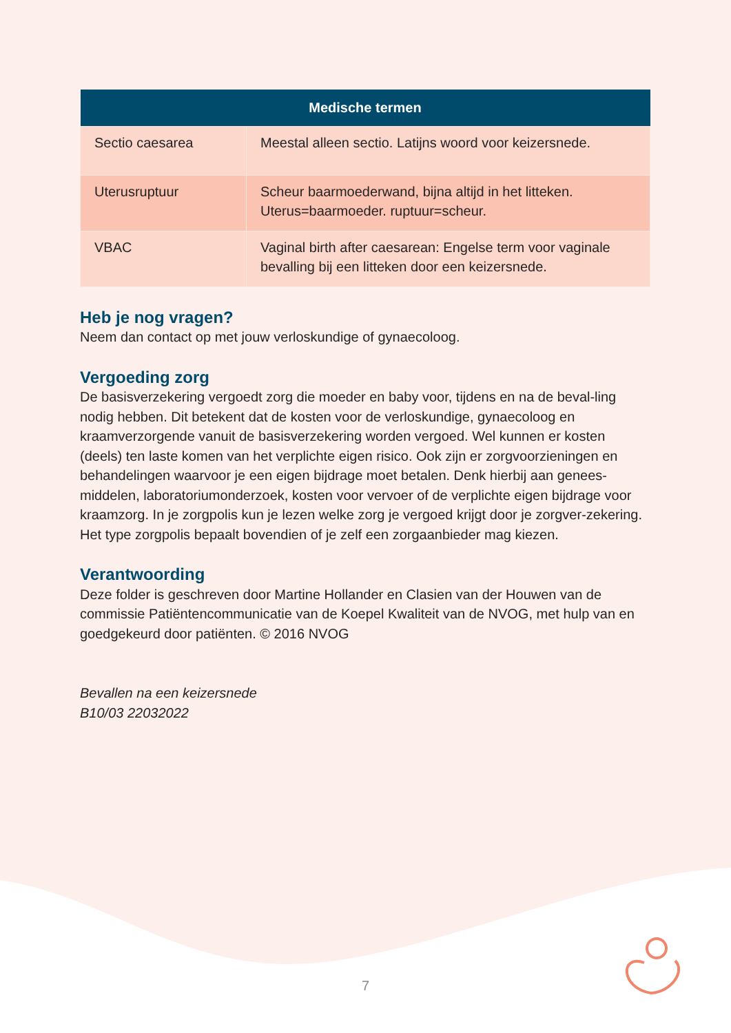| Medische termen | |
| --- | --- |
| Sectio caesarea | Meestal alleen sectio. Latijns woord voor keizersnede. |
| Uterusruptuur | Scheur baarmoederwand, bijna altijd in het litteken. Uterus=baarmoeder. ruptuur=scheur. |
| VBAC | Vaginal birth after caesarean: Engelse term voor vaginale bevalling bij een litteken door een keizersnede. |
Heb je nog vragen?
Neem dan contact op met jouw verloskundige of gynaecoloog.
Vergoeding zorg
De basisverzekering vergoedt zorg die moeder en baby voor, tijdens en na de beval-ling nodig hebben. Dit betekent dat de kosten voor de verloskundige, gynaecoloog en kraamverzorgende vanuit de basisverzekering worden vergoed. Wel kunnen er kosten (deels) ten laste komen van het verplichte eigen risico. Ook zijn er zorgvoorzieningen en behandelingen waarvoor je een eigen bijdrage moet betalen. Denk hierbij aan genees-middelen, laboratoriumonderzoek, kosten voor vervoer of de verplichte eigen bijdrage voor kraamzorg. In je zorgpolis kun je lezen welke zorg je vergoed krijgt door je zorgver-zekering. Het type zorgpolis bepaalt bovendien of je zelf een zorgaanbieder mag kiezen.
Verantwoording
Deze folder is geschreven door Martine Hollander en Clasien van der Houwen van de commissie Patiëntencommunicatie van de Koepel Kwaliteit van de NVOG, met hulp van en goedgekeurd door patiënten. © 2016 NVOG
Bevallen na een keizersnede
B10/03 22032022
7